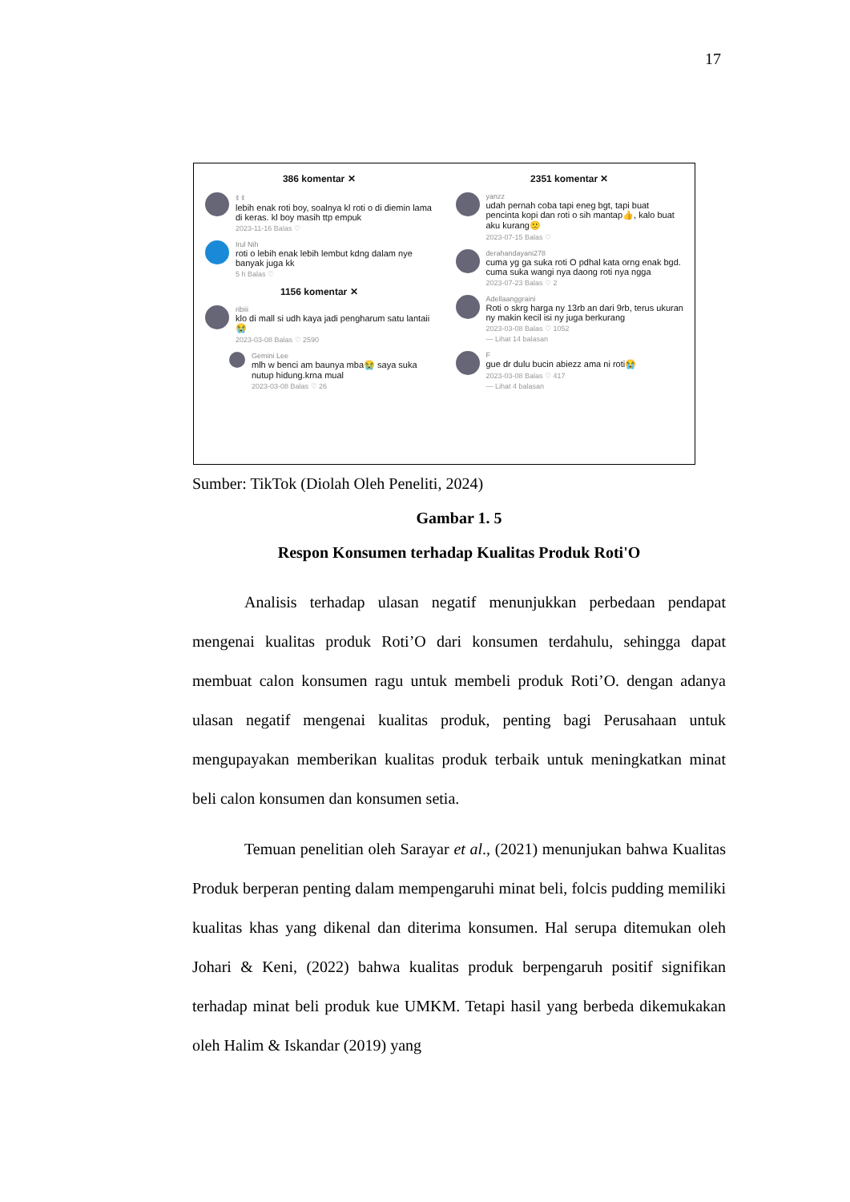17
386 komentar ✕
ꉂ ꉂ
lebih enak roti boy, soalnya kl roti o di diemin lama di keras. kl boy masih ttp empuk
2023-11-16 Balas ♡
Irul Nih
roti o lebih enak lebih lembut kdng dalam nye banyak juga kk
5 h Balas ♡
1156 komentar ✕
ribiii
klo di mall si udh kaya jadi pengharum satu lantaii😭
2023-03-08 Balas ♡ 2590
Gemini Lee
mlh w benci am baunya mba😭 saya suka nutup hidung.krna mual
2023-03-08 Balas ♡ 26
2351 komentar ✕
yanzz
udah pernah coba tapi eneg bgt, tapi buat pencinta kopi dan roti o sih mantap👍, kalo buat aku kurang🙁
2023-07-15 Balas ♡
derahandayani278
cuma yg ga suka roti O pdhal kata orng enak bgd. cuma suka wangi nya daong roti nya ngga
2023-07-23 Balas ♡ 2
Adellaanggraini
Roti o skrg harga ny 13rb an dari 9rb, terus ukuran ny makin kecil isi ny juga berkurang
2023-03-08 Balas ♡ 1052
— Lihat 14 balasan
F
gue dr dulu bucin abiezz ama ni roti😭
2023-03-08 Balas ♡ 417
— Lihat 4 balasan
Sumber: TikTok (Diolah Oleh Peneliti, 2024)
Gambar 1. 5
Respon Konsumen terhadap Kualitas Produk Roti'O
Analisis terhadap ulasan negatif menunjukkan perbedaan pendapat mengenai kualitas produk Roti’O dari konsumen terdahulu, sehingga dapat membuat calon konsumen ragu untuk membeli produk Roti’O. dengan adanya ulasan negatif mengenai kualitas produk, penting bagi Perusahaan untuk mengupayakan memberikan kualitas produk terbaik untuk meningkatkan minat beli calon konsumen dan konsumen setia.
Temuan penelitian oleh Sarayar et al., (2021) menunjukan bahwa Kualitas Produk berperan penting dalam mempengaruhi minat beli, folcis pudding memiliki kualitas khas yang dikenal dan diterima konsumen. Hal serupa ditemukan oleh Johari & Keni, (2022) bahwa kualitas produk berpengaruh positif signifikan terhadap minat beli produk kue UMKM. Tetapi hasil yang berbeda dikemukakan oleh Halim & Iskandar (2019) yang